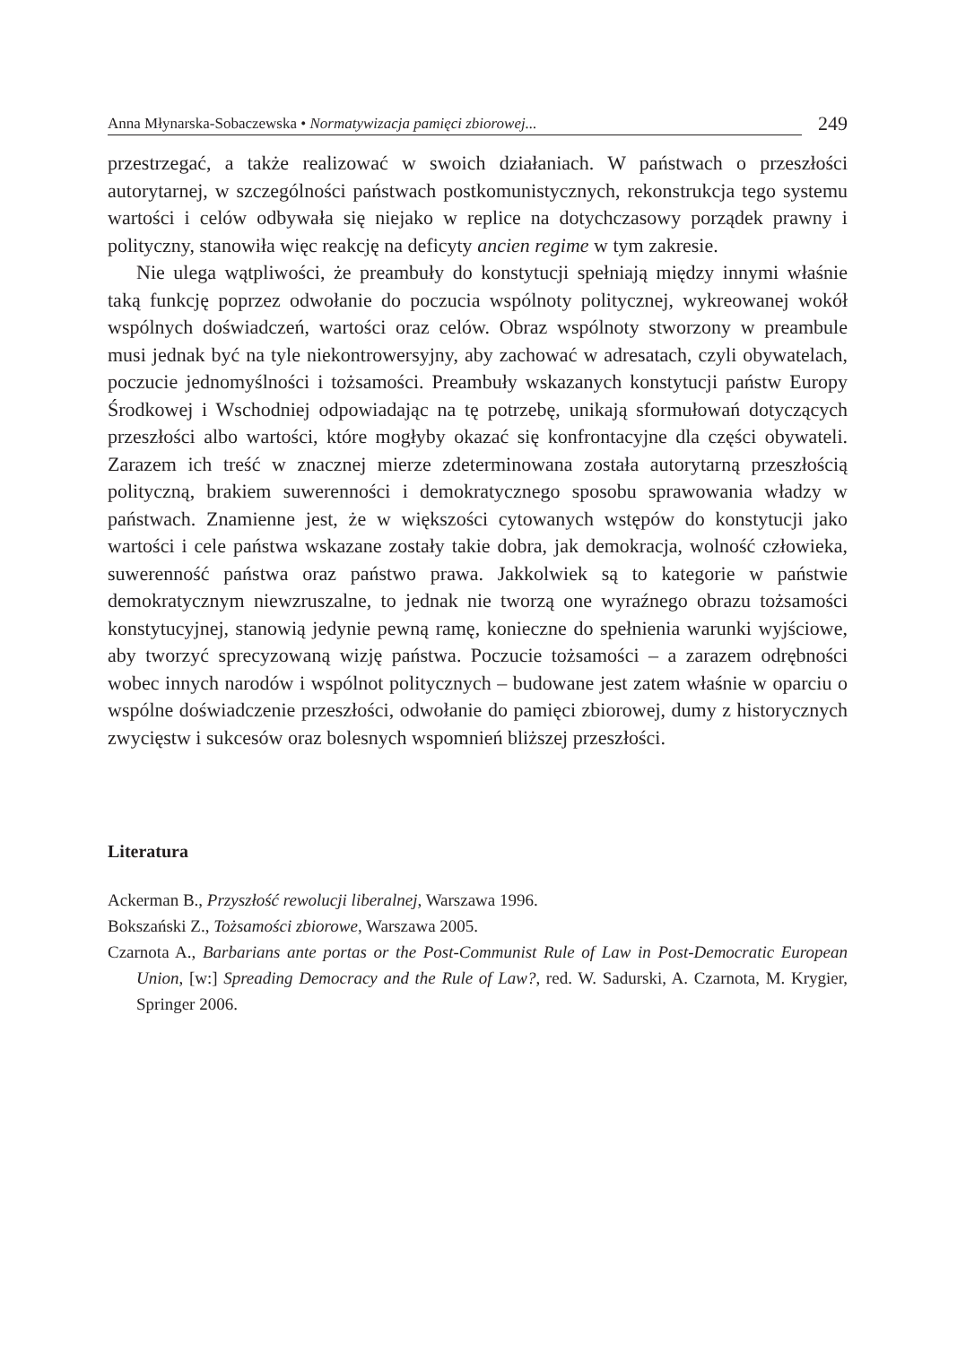Anna Młynarska-Sobaczewska • Normatywizacja pamięci zbiorowej... 249
przestrzegać, a także realizować w swoich działaniach. W państwach o przeszłości autorytarnej, w szczególności państwach postkomunistycznych, rekonstrukcja tego systemu wartości i celów odbywała się niejako w replice na dotychczasowy porządek prawny i polityczny, stanowiła więc reakcję na deficyty ancien regime w tym zakresie.
Nie ulega wątpliwości, że preambuły do konstytucji spełniają między innymi właśnie taką funkcję poprzez odwołanie do poczucia wspólnoty politycznej, wykreowanej wokół wspólnych doświadczeń, wartości oraz celów. Obraz wspólnoty stworzony w preambule musi jednak być na tyle niekontrowersyjny, aby zachować w adresatach, czyli obywatelach, poczucie jednomyślności i tożsamości. Preambuły wskazanych konstytucji państw Europy Środkowej i Wschodniej odpowiadając na tę potrzebę, unikają sformułowań dotyczących przeszłości albo wartości, które mogłyby okazać się konfrontacyjne dla części obywateli. Zarazem ich treść w znacznej mierze zdeterminowana została autorytarną przeszłością polityczną, brakiem suwerenności i demokratycznego sposobu sprawowania władzy w państwach. Znamienne jest, że w większości cytowanych wstępów do konstytucji jako wartości i cele państwa wskazane zostały takie dobra, jak demokracja, wolność człowieka, suwerenność państwa oraz państwo prawa. Jakkolwiek są to kategorie w państwie demokratycznym niewzruszalne, to jednak nie tworzą one wyraźnego obrazu tożsamości konstytucyjnej, stanowią jedynie pewną ramę, konieczne do spełnienia warunki wyjściowe, aby tworzyć sprecyzowaną wizję państwa. Poczucie tożsamości – a zarazem odrębności wobec innych narodów i wspólnot politycznych – budowane jest zatem właśnie w oparciu o wspólne doświadczenie przeszłości, odwołanie do pamięci zbiorowej, dumy z historycznych zwycięstw i sukcesów oraz bolesnych wspomnień bliższej przeszłości.
Literatura
Ackerman B., Przyszłość rewolucji liberalnej, Warszawa 1996.
Bokszański Z., Tożsamości zbiorowe, Warszawa 2005.
Czarnota A., Barbarians ante portas or the Post-Communist Rule of Law in Post-Democratic European Union, [w:] Spreading Democracy and the Rule of Law?, red. W. Sadurski, A. Czarnota, M. Krygier, Springer 2006.